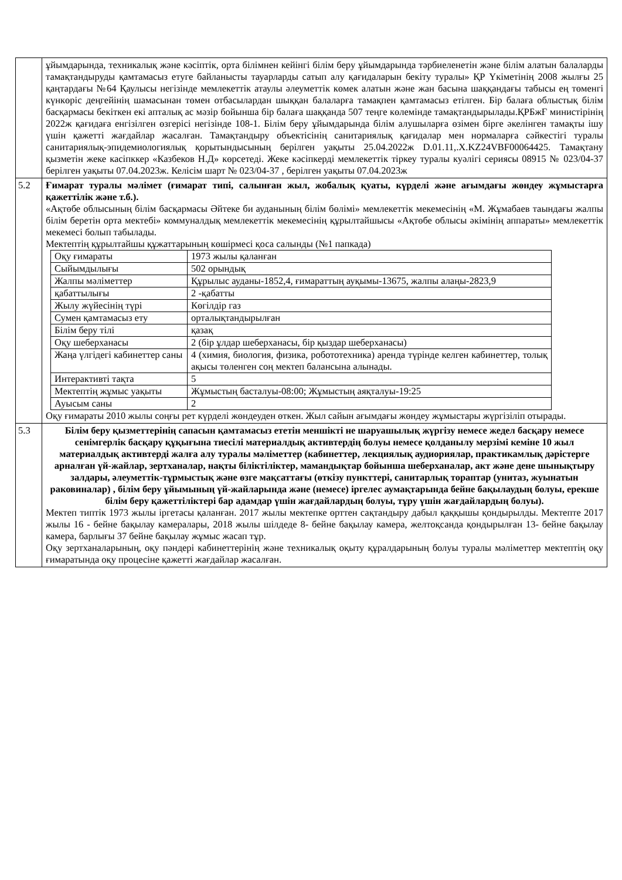| | ұйымдарында, техникалық және кәсіптік, орта білімнен кейінгі білім беру ұйымдарында тәрбиеленетін және білім алатын балаларды тамақтандыруды қамтамасыз етуге байланысты тауарларды сатып алу қағидаларын бекіту туралы» ҚР Үкіметінің 2008 жылғы 25 қаңтардағы №64 Қаулысы негізінде мемлекеттік атаулы әлеуметтік көмек алатын және жан басына шаққандағы табысы ең төменгі күнкөріс деңгейінің шамасынан төмен отбасылардан шыққан балаларға тамақпен қамтамасыз етілген. Бір балаға облыстық білім басқармасы бекіткен екі апталық ас мәзір бойынша бір балаға шаққанда 507 теңге көлемінде тамақтандырылады.ҚРБжҒ министірінің 2022ж қағидаға енгізілген өзгерісі негізінде 108-1. Білім беру ұйымдарында білім алушыларға өзімен бірге әкелінген тамақты ішу үшін қажетті жағдайлар жасалған. Тамақтандыру объектісінің санитариялық қағидалар мен нормаларға сәйкестігі туралы санитариялық-эпидемиологиялық қорытындысының берілген уақыты 25.04.2022ж D.01.11,.X.KZ24VBF00064425. Тамақтану қызметін жеке касіпккер «Казбеков Н.Д» көрсетеді. Жеке кәсіпкерді мемлекеттік тіркеу туралы куәлігі сериясы 08915 № 023/04-37 берілген уақыты 07.04.2023ж. Келісім шарт № 023/04-37 , берілген уақыты 07.04.2023ж |
| 5.2 | Ғимарат туралы мәлімет (ғимарат типі, салынған жыл, жобалық қуаты, күрделі және ағымдағы жөндеу жұмыстарға қажеттілік және т.б.). «Ақтөбе облысының білім басқармасы Әйтеке би ауданының білім бөлімі» мемлекеттік мекемесінің «М. Жұмабаев таындағы жалпы білім беретін орта мектебі» коммуналдық мемлекеттік мекемесінің құрылтайшысы «Ақтөбе облысы әкімінің аппараты» мемлекеттік мекемесі болып табылады. Мектептің құрылтайшы құжаттарының көшірмесі қоса салынды (№1 папкада) / Оқу ғимараты / 1973 жылы қаланған / / Сыйымдылығы / 502 орындық / / Жалпы мәліметтер / Құрылыс ауданы-1852,4, ғимараттың ауқымы-13675, жалпы алаңы-2823,9 / / қабаттылығы / 2 -қабатты / / Жылу жүйесінің түрі / Көгілдір газ / / Сумен қамтамасыз ету / орталықтандырылған / / Білім беру тілі / қазақ / / Оқу шеберханасы / 2 (бір ұлдар шеберханасы, бір қыздар шеберханасы) / / Жаңа үлгідегі кабинеттер саны / 4 (химия, биология, физика, робототехника) аренда түрінде келген кабинеттер, толық ақысы төленген соң мектеп балансына алынады. / / Интерактивті тақта / 5 / / Мектептің жұмыс уақыты / Жұмыстың басталуы-08:00; Жұмыстың аяқталуы-19:25 / / Ауысым саны / 2 / Оқу ғимараты 2010 жылы соңғы рет күрделі жөндеуден өткен. Жыл сайын ағымдағы жөндеу жұмыстары жүргізіліп отырады. |
| 5.3 | Білім беру қызметтерінің сапасын қамтамасыз ететін меншікті не шаруашылық жүргізу немесе жедел басқару немесе сенімгерлік басқару құқығына тиесілі материалдық активтердің болуы немесе қолданылу мерзімі кеміне 10 жыл материалдық активтерді жалға алу туралы мәліметтер (кабинеттер, лекциялық аудиориялар, практикамлық дәрістерге арналған үй-жайлар, зертханалар, нақты біліктіліктер, мамандықтар бойынша шеберханалар, акт және дене шынықтыру залдары, әлеуметтік-тұрмыстық және өзге мақсаттағы (өткізу пункттері, санитарлық тораптар (унитаз, жуынатын раковиналар) , білім беру ұйымының үй-жайларында және (немесе) іргелес аумақтарында бейне бақылаудың болуы, ерекше білім беру қажеттіліктері бар адамдар үшін жағдайлардың болуы, тұру үшін жағдайлардың болуы). Мектеп типтік 1973 жылы іргетасы қаланған. 2017 жылы мектепке өрттен сақтандыру дабыл қаққышы қондырылды. Мектепте 2017 жылы 16 - бейне бақылау камералары, 2018 жылы шілдеде 8- бейне бақылау камера, желтоқсанда қондырылған 13- бейне бақылау камера, барлығы 37 бейне бақылау жұмыс жасап тұр. Оқу зертханаларының, оқу пәндері кабинеттерінің және техникалық оқыту құралдарының болуы туралы мәліметтер мектептің оқу ғимаратында оқу процесіне қажетті жағдайлар жасалған. |